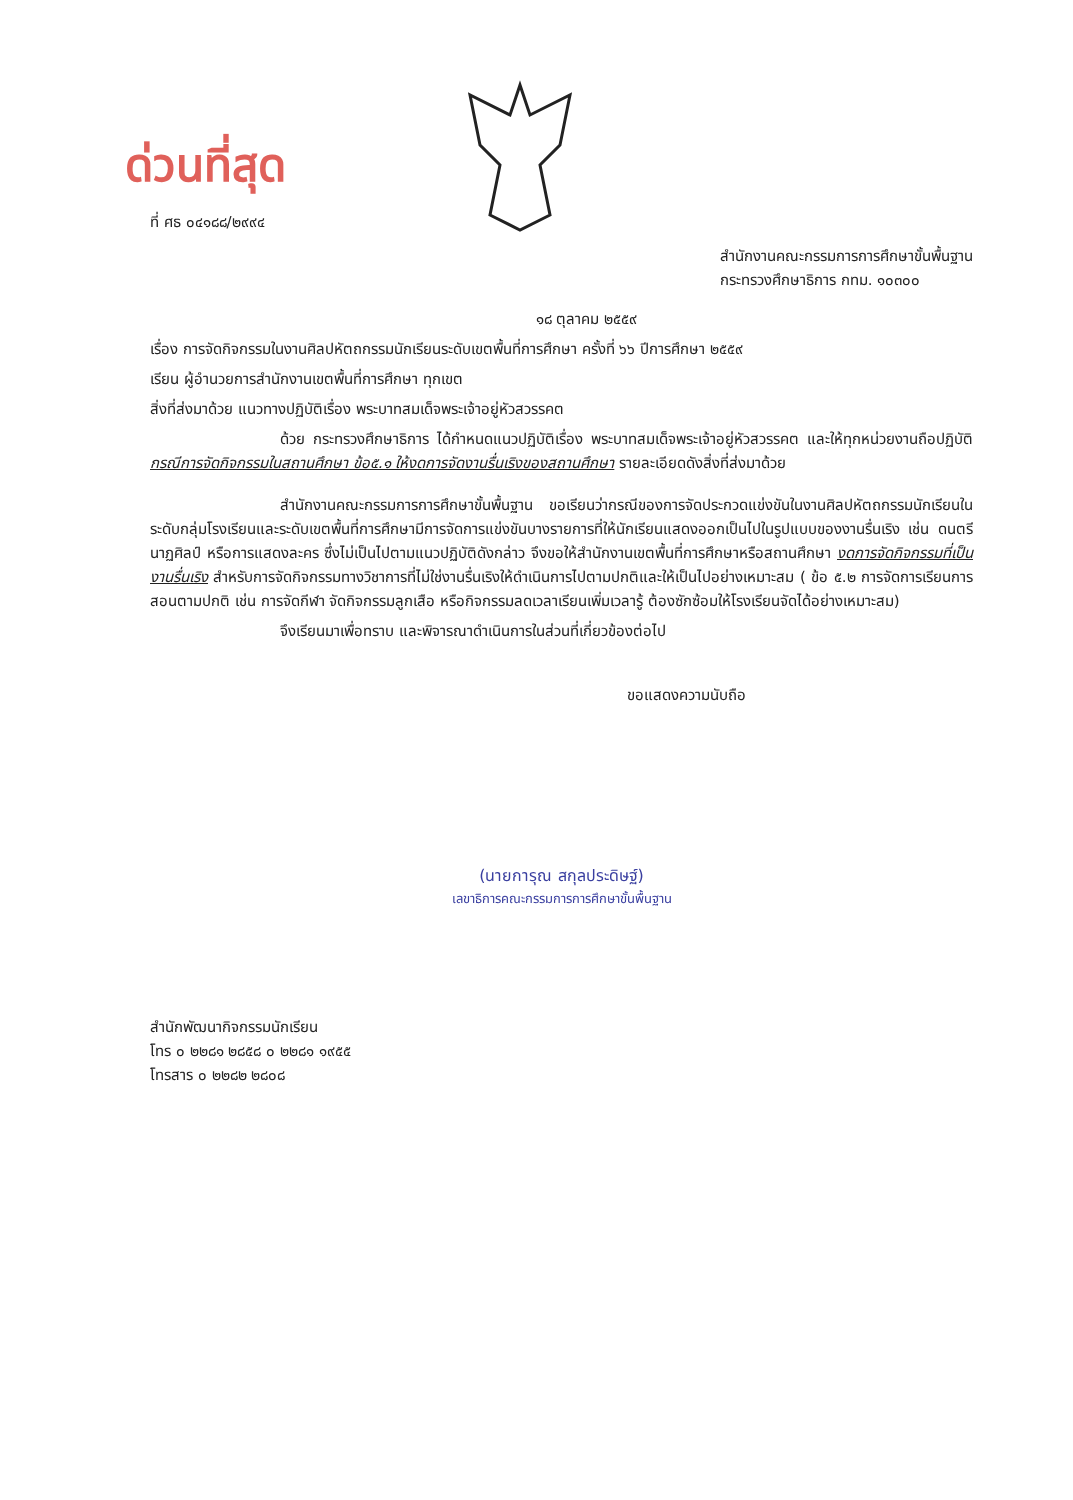ด่วนที่สุด
ที่ ศธ ๐๔๑๘๘/๒๙๙๔
สำนักงานคณะกรรมการการศึกษาขั้นพื้นฐาน
กระทรวงศึกษาธิการ กทม. ๑๐๓๐๐
๑๘ ตุลาคม ๒๕๕๙
เรื่อง การจัดกิจกรรมในงานศิลปหัตถกรรมนักเรียนระดับเขตพื้นที่การศึกษา ครั้งที่ ๖๖ ปีการศึกษา ๒๕๕๙
เรียน ผู้อำนวยการสำนักงานเขตพื้นที่การศึกษา ทุกเขต
สิ่งที่ส่งมาด้วย แนวทางปฏิบัติเรื่อง พระบาทสมเด็จพระเจ้าอยู่หัวสวรรคต
ด้วย กระทรวงศึกษาธิการ ได้กำหนดแนวปฏิบัติเรื่อง พระบาทสมเด็จพระเจ้าอยู่หัวสวรรคต และให้ทุกหน่วยงานถือปฏิบัติ กรณีการจัดกิจกรรมในสถานศึกษา ข้อ๕.๑ ให้งดการจัดงานรื่นเริงของสถานศึกษา รายละเอียดดังสิ่งที่ส่งมาด้วย
สำนักงานคณะกรรมการการศึกษาขั้นพื้นฐาน ขอเรียนว่ากรณีของการจัดประกวดแข่งขันในงานศิลปหัตถกรรมนักเรียนในระดับกลุ่มโรงเรียนและระดับเขตพื้นที่การศึกษามีการจัดการแข่งขันบางรายการที่ให้นักเรียนแสดงออกเป็นไปในรูปแบบของงานรื่นเริง เช่น ดนตรี นาฏศิลป์ หรือการแสดงละคร ซึ่งไม่เป็นไปตามแนวปฏิบัติดังกล่าว จึงขอให้สำนักงานเขตพื้นที่การศึกษาหรือสถานศึกษา งดการจัดกิจกรรมที่เป็นงานรื่นเริง สำหรับการจัดกิจกรรมทางวิชาการที่ไม่ใช่งานรื่นเริงให้ดำเนินการไปตามปกติและให้เป็นไปอย่างเหมาะสม ( ข้อ ๕.๒ การจัดการเรียนการสอนตามปกติ เช่น การจัดกีฬา จัดกิจกรรมลูกเสือ หรือกิจกรรมลดเวลาเรียนเพิ่มเวลารู้ ต้องซักซ้อมให้โรงเรียนจัดได้อย่างเหมาะสม)
จึงเรียนมาเพื่อทราบ และพิจารณาดำเนินการในส่วนที่เกี่ยวข้องต่อไป
ขอแสดงความนับถือ
(นายการุณ สกุลประดิษฐ์)
เลขาธิการคณะกรรมการการศึกษาขั้นพื้นฐาน
สำนักพัฒนากิจกรรมนักเรียน
โทร ๐ ๒๒๘๑ ๒๘๕๘ ๐ ๒๒๘๑ ๑๙๕๕
โทรสาร ๐ ๒๒๘๒ ๒๘๐๘